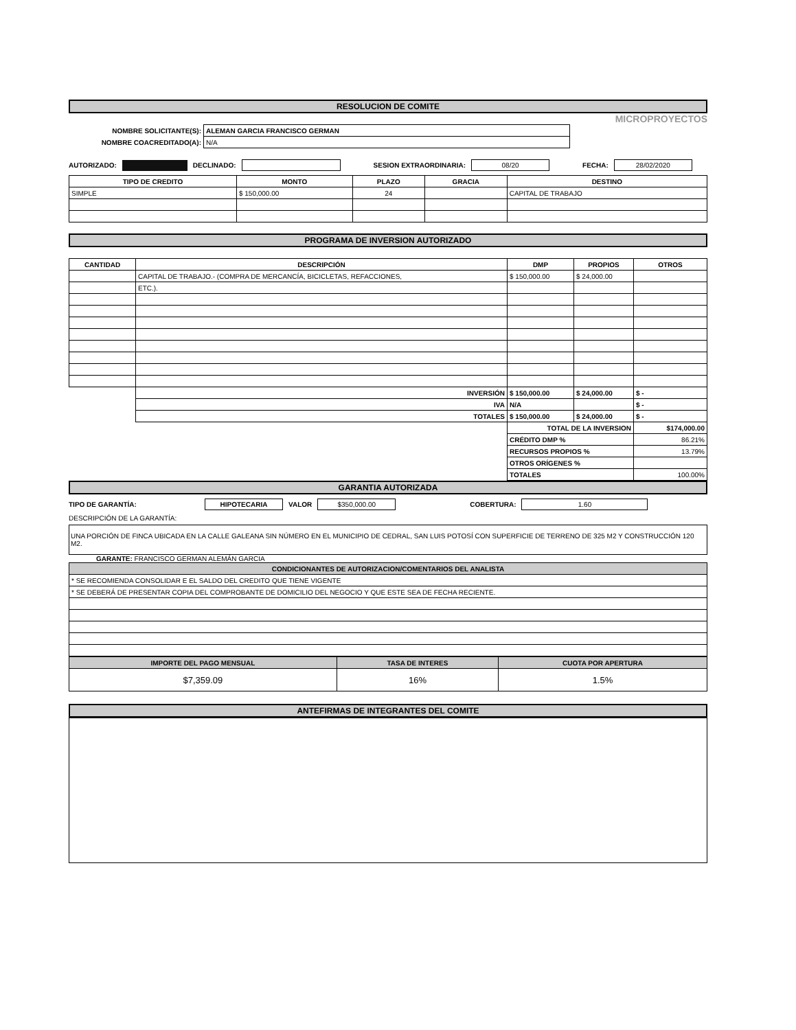RESOLUCION DE COMITE
MICROPROYECTOS
| NOMBRE SOLICITANTE(S): | ALEMAN GARCIA FRANCISCO GERMAN |
| NOMBRE COACREDITADO(A): | N/A |
AUTORIZADO: DECLINADO: SESION EXTRAORDINARIA: 08/20 FECHA: 28/02/2020
| TIPO DE CREDITO | MONTO | PLAZO | GRACIA | DESTINO |
| --- | --- | --- | --- | --- |
| SIMPLE | $ 150,000.00 | 24 | | CAPITAL DE TRABAJO |
PROGRAMA DE INVERSION AUTORIZADO
| CANTIDAD | DESCRIPCIÓN | DMP | PROPIOS | OTROS |
| --- | --- | --- | --- | --- |
| | CAPITAL DE TRABAJO.- (COMPRA DE MERCANCÍA, BICICLETAS, REFACCIONES, | $ 150,000.00 | $ 24,000.00 | |
| | ETC.). | | | |
| | INVERSIÓN | $ 150,000.00 | $ 24,000.00 | $ - |
| | IVA | N/A | | $ - |
| | TOTALES | $ 150,000.00 | $ 24,000.00 | $ - |
| | | TOTAL DE LA INVERSION | | $174,000.00 |
| | | CRÉDITO DMP % | | 86.21% |
| | | RECURSOS PROPIOS % | | 13.79% |
| | | OTROS ORÍGENES % | | |
| | | TOTALES | | 100.00% |
GARANTIA AUTORIZADA
TIPO DE GARANTÍA: HIPOTECARIA VALOR $350,000.00 COBERTURA: 1.60
DESCRIPCIÓN DE LA GARANTÍA:
UNA PORCIÓN DE FINCA UBICADA EN LA CALLE GALEANA SIN NÚMERO EN EL MUNICIPIO DE CEDRAL, SAN LUIS POTOSÍ CON SUPERFICIE DE TERRENO DE 325 M2 Y CONSTRUCCIÓN 120 M2.
GARANTE: FRANCISCO GERMAN ALEMÁN GARCIA
| CONDICIONANTES DE AUTORIZACION/COMENTARIOS DEL ANALISTA |
| --- |
| * SE RECOMIENDA CONSOLIDAR E EL SALDO DEL CREDITO QUE TIENE VIGENTE |
| * SE DEBERÁ DE PRESENTAR COPIA DEL COMPROBANTE DE DOMICILIO DEL NEGOCIO Y QUE ESTE SEA DE FECHA RECIENTE. |
| IMPORTE DEL PAGO MENSUAL | TASA DE INTERES | CUOTA POR APERTURA |
| --- | --- | --- |
| $7,359.09 | 16% | 1.5% |
ANTEFIRMAS DE INTEGRANTES DEL COMITE